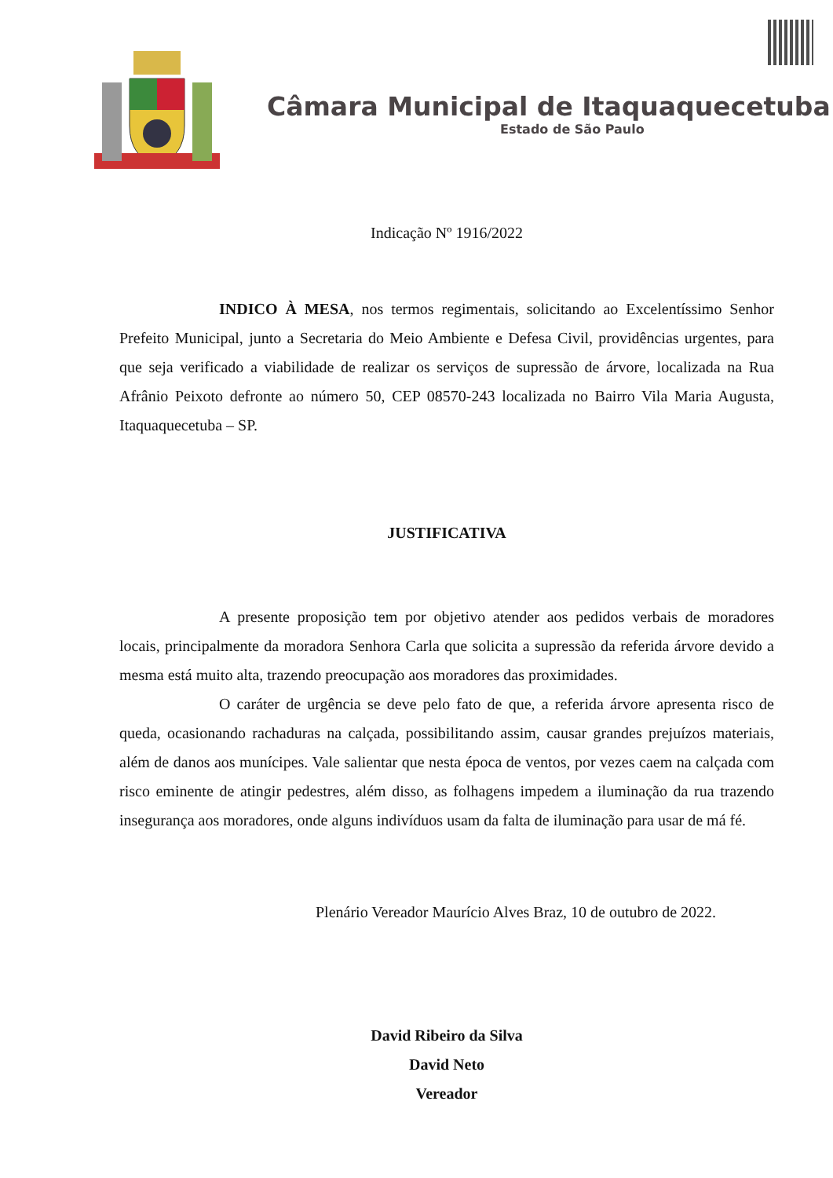Câmara Municipal de Itaquaquecetuba
Estado de São Paulo
Indicação Nº 1916/2022
INDICO À MESA, nos termos regimentais, solicitando ao Excelentíssimo Senhor Prefeito Municipal, junto a Secretaria do Meio Ambiente e Defesa Civil, providências urgentes, para que seja verificado a viabilidade de realizar os serviços de supressão de árvore, localizada na Rua Afrânio Peixoto defronte ao número 50, CEP 08570-243 localizada no Bairro Vila Maria Augusta, Itaquaquecetuba – SP.
JUSTIFICATIVA
A presente proposição tem por objetivo atender aos pedidos verbais de moradores locais, principalmente da moradora Senhora Carla que solicita a supressão da referida árvore devido a mesma está muito alta, trazendo preocupação aos moradores das proximidades.
O caráter de urgência se deve pelo fato de que, a referida árvore apresenta risco de queda, ocasionando rachaduras na calçada, possibilitando assim, causar grandes prejuízos materiais, além de danos aos munícipes. Vale salientar que nesta época de ventos, por vezes caem na calçada com risco eminente de atingir pedestres, além disso, as folhagens impedem a iluminação da rua trazendo insegurança aos moradores, onde alguns indivíduos usam da falta de iluminação para usar de má fé.
Plenário Vereador Maurício Alves Braz, 10 de outubro de 2022.
David Ribeiro da Silva
David Neto
Vereador